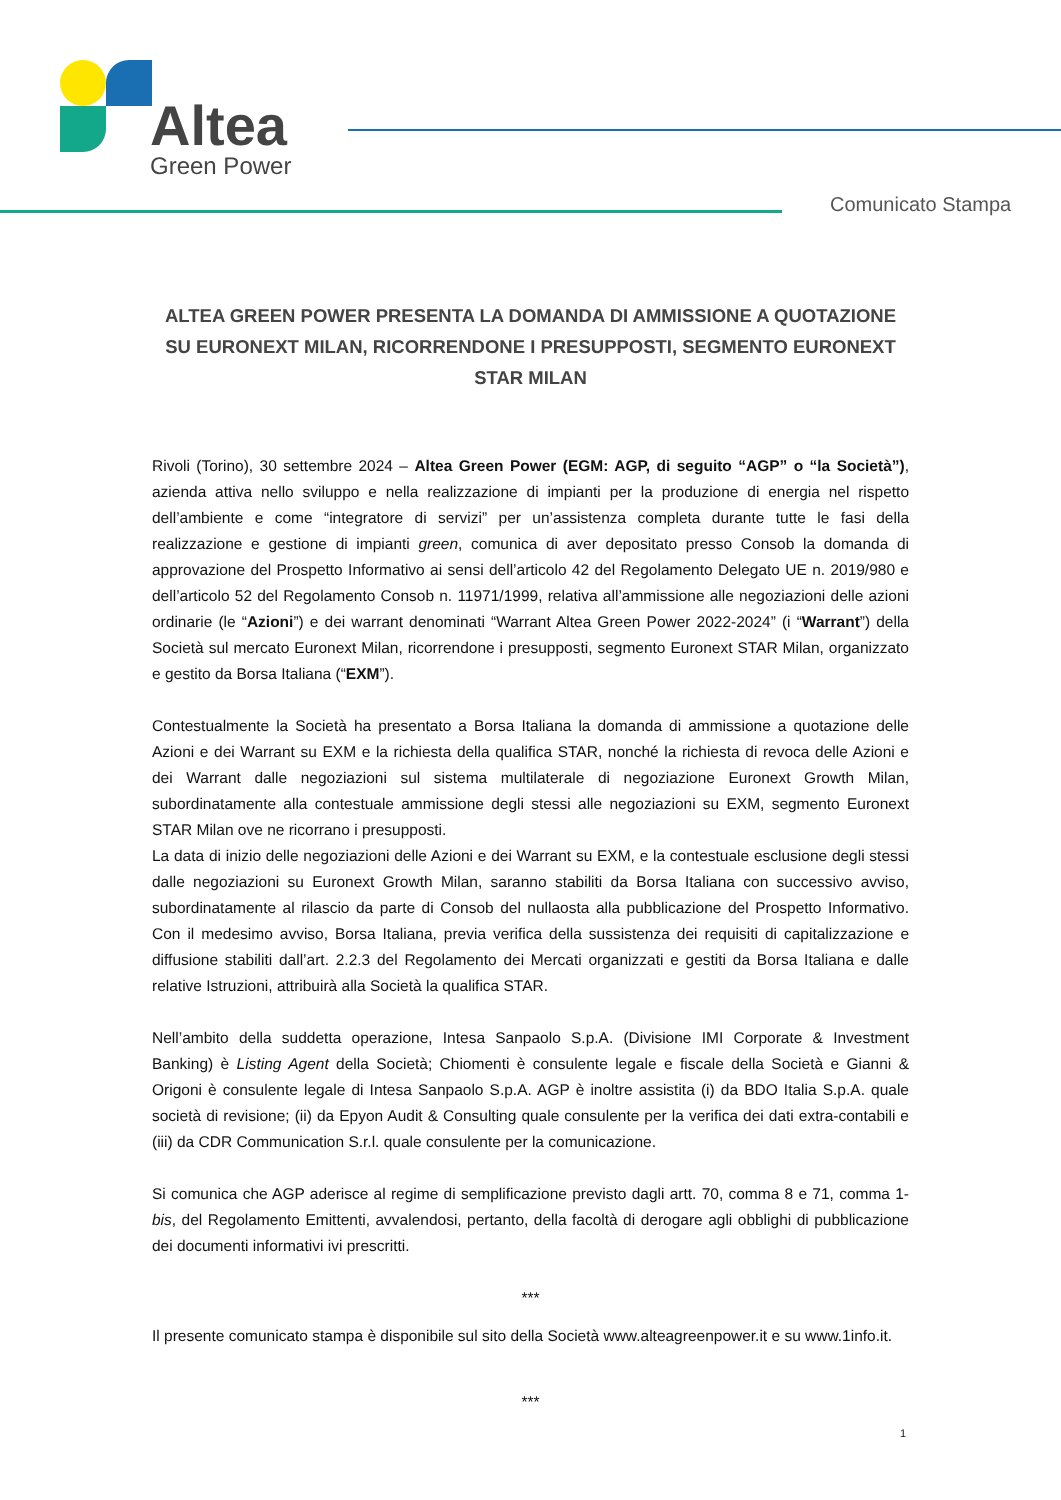Altea
Green Power
Comunicato Stampa
ALTEA GREEN POWER PRESENTA LA DOMANDA DI AMMISSIONE A QUOTAZIONE SU EURONEXT MILAN, RICORRENDONE I PRESUPPOSTI, SEGMENTO EURONEXT STAR MILAN
Rivoli (Torino), 30 settembre 2024 – Altea Green Power (EGM: AGP, di seguito “AGP” o “la Società”), azienda attiva nello sviluppo e nella realizzazione di impianti per la produzione di energia nel rispetto dell’ambiente e come “integratore di servizi” per un’assistenza completa durante tutte le fasi della realizzazione e gestione di impianti green, comunica di aver depositato presso Consob la domanda di approvazione del Prospetto Informativo ai sensi dell’articolo 42 del Regolamento Delegato UE n. 2019/980 e dell’articolo 52 del Regolamento Consob n. 11971/1999, relativa all’ammissione alle negoziazioni delle azioni ordinarie (le “Azioni”) e dei warrant denominati “Warrant Altea Green Power 2022-2024” (i “Warrant”) della Società sul mercato Euronext Milan, ricorrendone i presupposti, segmento Euronext STAR Milan, organizzato e gestito da Borsa Italiana (“EXM”).
Contestualmente la Società ha presentato a Borsa Italiana la domanda di ammissione a quotazione delle Azioni e dei Warrant su EXM e la richiesta della qualifica STAR, nonché la richiesta di revoca delle Azioni e dei Warrant dalle negoziazioni sul sistema multilaterale di negoziazione Euronext Growth Milan, subordinatamente alla contestuale ammissione degli stessi alle negoziazioni su EXM, segmento Euronext STAR Milan ove ne ricorrano i presupposti.
La data di inizio delle negoziazioni delle Azioni e dei Warrant su EXM, e la contestuale esclusione degli stessi dalle negoziazioni su Euronext Growth Milan, saranno stabiliti da Borsa Italiana con successivo avviso, subordinatamente al rilascio da parte di Consob del nullaosta alla pubblicazione del Prospetto Informativo. Con il medesimo avviso, Borsa Italiana, previa verifica della sussistenza dei requisiti di capitalizzazione e diffusione stabiliti dall’art. 2.2.3 del Regolamento dei Mercati organizzati e gestiti da Borsa Italiana e dalle relative Istruzioni, attribuirà alla Società la qualifica STAR.
Nell’ambito della suddetta operazione, Intesa Sanpaolo S.p.A. (Divisione IMI Corporate & Investment Banking) è Listing Agent della Società; Chiomenti è consulente legale e fiscale della Società e Gianni & Origoni è consulente legale di Intesa Sanpaolo S.p.A. AGP è inoltre assistita (i) da BDO Italia S.p.A. quale società di revisione; (ii) da Epyon Audit & Consulting quale consulente per la verifica dei dati extra-contabili e (iii) da CDR Communication S.r.l. quale consulente per la comunicazione.
Si comunica che AGP aderisce al regime di semplificazione previsto dagli artt. 70, comma 8 e 71, comma 1-bis, del Regolamento Emittenti, avvalendosi, pertanto, della facoltà di derogare agli obblighi di pubblicazione dei documenti informativi ivi prescritti.
***
Il presente comunicato stampa è disponibile sul sito della Società www.alteagreenpower.it e su www.1info.it.
***
1